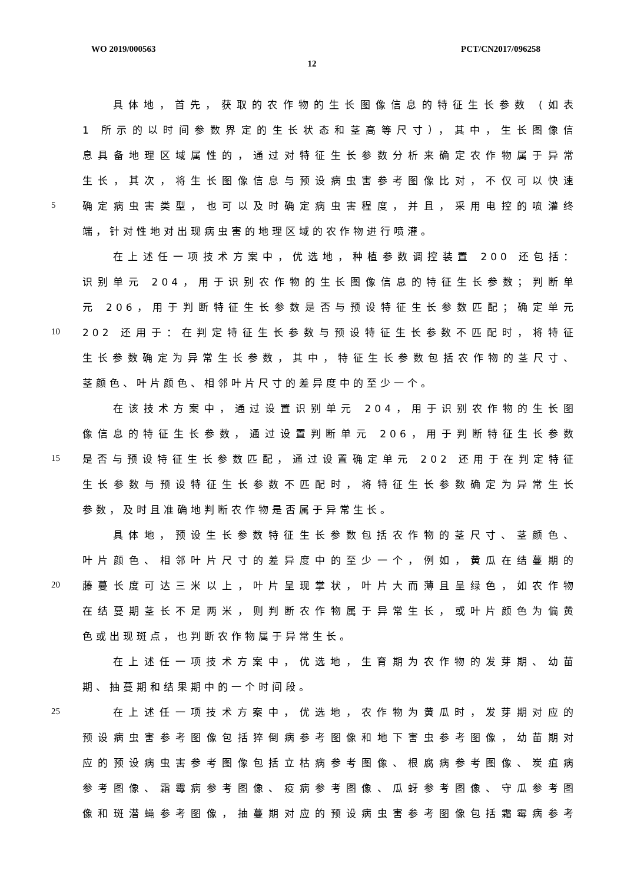WO 2019/000563 PCT/CN2017/096258
12
具体地，首先，获取的农作物的生长图像信息的特征生长参数 (如表
1 所示的以时间参数界定的生长状态和茎高等尺寸），其中，生长图像信
息具备地理区域属性的，通过对特征生长参数分析来确定农作物属于异常
生长，其次，将生长图像信息与预设病虫害参考图像比对，不仅可以快速
5 确定病虫害类型，也可以及时确定病虫害程度，并且，采用电控的喷灌终
端，针对性地对出现病虫害的地理区域的农作物进行喷灌。
在上述任一项技术方案中，优选地，种植参数调控装置 200 还包括：
识别单元 204，用于识别农作物的生长图像信息的特征生长参数；判断单
元 206，用于判断特征生长参数是否与预设特征生长参数匹配；确定单元
10 202 还用于：在判定特征生长参数与预设特征生长参数不匹配时，将特征
生长参数确定为异常生长参数，其中，特征生长参数包括农作物的茎尺寸、
茎颜色、叶片颜色、相邻叶片尺寸的差异度中的至少一个。
在该技术方案中，通过设置识别单元 204，用于识别农作物的生长图
像信息的特征生长参数，通过设置判断单元 206，用于判断特征生长参数
15 是否与预设特征生长参数匹配，通过设置确定单元 202 还用于在判定特征
生长参数与预设特征生长参数不匹配时，将特征生长参数确定为异常生长
参数，及时且准确地判断农作物是否属于异常生长。
具体地，预设生长参数特征生长参数包括农作物的茎尺寸、茎颜色、
叶片颜色、相邻叶片尺寸的差异度中的至少一个，例如，黄瓜在结蔓期的
20 藤蔓长度可达三米以上，叶片呈现掌状，叶片大而薄且呈绿色，如农作物
在结蔓期茎长不足两米，则判断农作物属于异常生长，或叶片颜色为偏黄
色或出现斑点，也判断农作物属于异常生长。
在上述任一项技术方案中，优选地，生育期为农作物的发芽期、幼苗
期、抽蔓期和结果期中的一个时间段。
25 在上述任一项技术方案中，优选地，农作物为黄瓜时，发芽期对应的
预设病虫害参考图像包括猝倒病参考图像和地下害虫参考图像，幼苗期对
应的预设病虫害参考图像包括立枯病参考图像、根腐病参考图像、炭疽病
参考图像、霜霉病参考图像、疫病参考图像、瓜蚜参考图像、守瓜参考图
像和斑潜蝇参考图像，抽蔓期对应的预设病虫害参考图像包括霜霉病参考